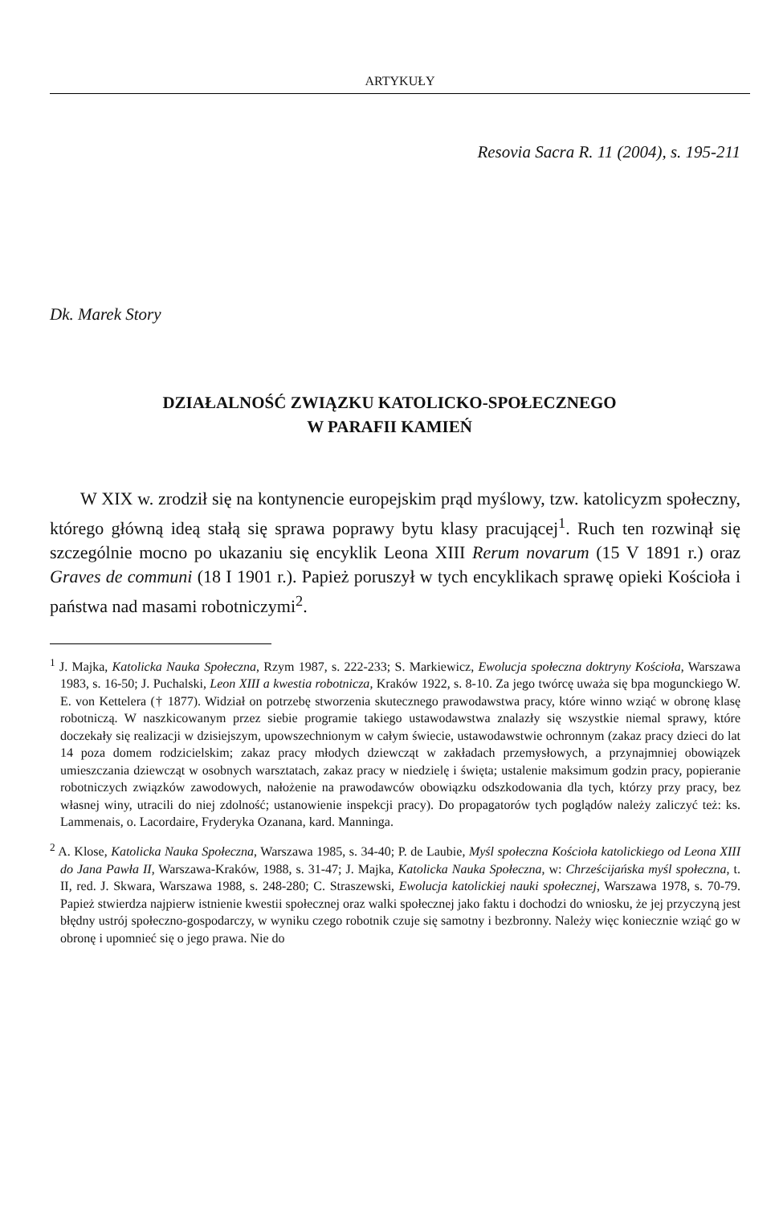ARTYKUŁY
Resovia Sacra R. 11 (2004), s. 195-211
Dk. Marek Story
DZIAŁALNOŚĆ ZWIĄZKU KATOLICKO-SPOŁECZNEGO
W PARAFII KAMIEŃ
W XIX w. zrodził się na kontynencie europejskim prąd myślowy, tzw. katolicyzm społeczny, którego główną ideą stałą się sprawa poprawy bytu klasy pracującej<sup>1</sup>. Ruch ten rozwinął się szczególnie mocno po ukazaniu się encyklik Leona XIII Rerum novarum (15 V 1891 r.) oraz Graves de communi (18 I 1901 r.). Papież poruszył w tych encyklikach sprawę opieki Kościoła i państwa nad masami robotniczymi<sup>2</sup>.
<sup>1</sup> J. Majka, Katolicka Nauka Społeczna, Rzym 1987, s. 222-233; S. Markiewicz, Ewolucja społeczna doktryny Kościoła, Warszawa 1983, s. 16-50; J. Puchalski, Leon XIII a kwestia robotnicza, Kraków 1922, s. 8-10. Za jego twórcę uważa się bpa mogunckiego W. E. von Kettelera († 1877). Widział on potrzebę stworzenia skutecznego prawodawstwa pracy, które winno wziąć w obronę klasę robotniczą. W naszkicowanym przez siebie programie takiego ustawodawstwa znalazły się wszystkie niemal sprawy, które doczekały się realizacji w dzisiejszym, upowszechnionym w całym świecie, ustawodawstwie ochronnym (zakaz pracy dzieci do lat 14 poza domem rodzicielskim; zakaz pracy młodych dziewcząt w zakładach przemysłowych, a przynajmniej obowiązek umieszczania dziewcząt w osobnych warsztatach, zakaz pracy w niedzielę i święta; ustalenie maksimum godzin pracy, popieranie robotniczych związków zawodowych, nałożenie na prawodawców obowiązku odszkodowania dla tych, którzy przy pracy, bez własnej winy, utracili do niej zdolność; ustanowienie inspekcji pracy). Do propagatorów tych poglądów należy zaliczyć też: ks. Lammenais, o. Lacordaire, Fryderyka Ozanana, kard. Manninga.
<sup>2</sup> A. Klose, Katolicka Nauka Społeczna, Warszawa 1985, s. 34-40; P. de Laubie, Myśl społeczna Kościoła katolickiego od Leona XIII do Jana Pawła II, Warszawa-Kraków, 1988, s. 31-47; J. Majka, Katolicka Nauka Społeczna, w: Chrześcijańska myśl społeczna, t. II, red. J. Skwara, Warszawa 1988, s. 248-280; C. Straszewski, Ewolucja katolickiej nauki społecznej, Warszawa 1978, s. 70-79. Papież stwierdza najpierw istnienie kwestii społecznej oraz walki społecznej jako faktu i dochodzi do wniosku, że jej przyczyną jest błędny ustrój społeczno-gospodarczy, w wyniku czego robotnik czuje się samotny i bezbronny. Należy więc koniecznie wziąć go w obronę i upomnieć się o jego prawa. Nie do